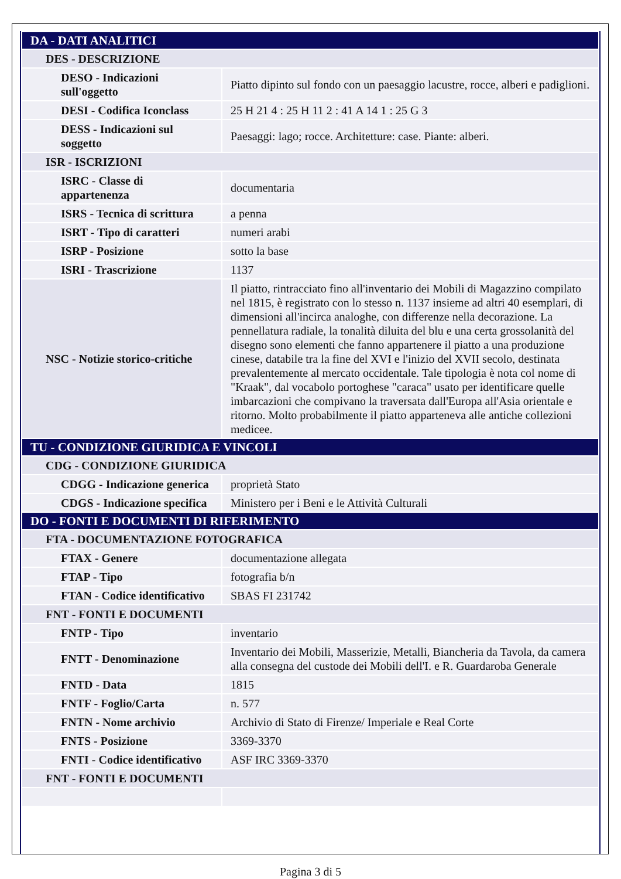| DA - DATI ANALITICI | |
| DES - DESCRIZIONE | |
| DESO - Indicazioni sull'oggetto | Piatto dipinto sul fondo con un paesaggio lacustre, rocce, alberi e padiglioni. |
| DESI - Codifica Iconclass | 25 H 21 4 : 25 H 11 2 : 41 A 14 1 : 25 G 3 |
| DESS - Indicazioni sul soggetto | Paesaggi: lago; rocce. Architetture: case. Piante: alberi. |
| ISR - ISCRIZIONI | |
| ISRC - Classe di appartenenza | documentaria |
| ISRS - Tecnica di scrittura | a penna |
| ISRT - Tipo di caratteri | numeri arabi |
| ISRP - Posizione | sotto la base |
| ISRI - Trascrizione | 1137 |
| NSC - Notizie storico-critiche | Il piatto, rintracciato fino all'inventario dei Mobili di Magazzino compilato nel 1815, è registrato con lo stesso n. 1137 insieme ad altri 40 esemplari, di dimensioni all'incirca analoghe, con differenze nella decorazione. La pennellatura radiale, la tonalità diluita del blu e una certa grossolanità del disegno sono elementi che fanno appartenere il piatto a una produzione cinese, databile tra la fine del XVI e l'inizio del XVII secolo, destinata prevalentemente al mercato occidentale. Tale tipologia è nota col nome di "Kraak", dal vocabolo portoghese "caraca" usato per identificare quelle imbarcazioni che compivano la traversata dall'Europa all'Asia orientale e ritorno. Molto probabilmente il piatto apparteneva alle antiche collezioni medicee. |
| TU - CONDIZIONE GIURIDICA E VINCOLI | |
| CDG - CONDIZIONE GIURIDICA | |
| CDGG - Indicazione generica | proprietà Stato |
| CDGS - Indicazione specifica | Ministero per i Beni e le Attività Culturali |
| DO - FONTI E DOCUMENTI DI RIFERIMENTO | |
| FTA - DOCUMENTAZIONE FOTOGRAFICA | |
| FTAX - Genere | documentazione allegata |
| FTAP - Tipo | fotografia b/n |
| FTAN - Codice identificativo | SBAS FI 231742 |
| FNT - FONTI E DOCUMENTI | |
| FNTP - Tipo | inventario |
| FNTT - Denominazione | Inventario dei Mobili, Masserizie, Metalli, Biancheria da Tavola, da camera alla consegna del custode dei Mobili dell'I. e R. Guardaroba Generale |
| FNTD - Data | 1815 |
| FNTF - Foglio/Carta | n. 577 |
| FNTN - Nome archivio | Archivio di Stato di Firenze/ Imperiale e Real Corte |
| FNTS - Posizione | 3369-3370 |
| FNTI - Codice identificativo | ASF IRC 3369-3370 |
| FNT - FONTI E DOCUMENTI | |
Pagina 3 di 5